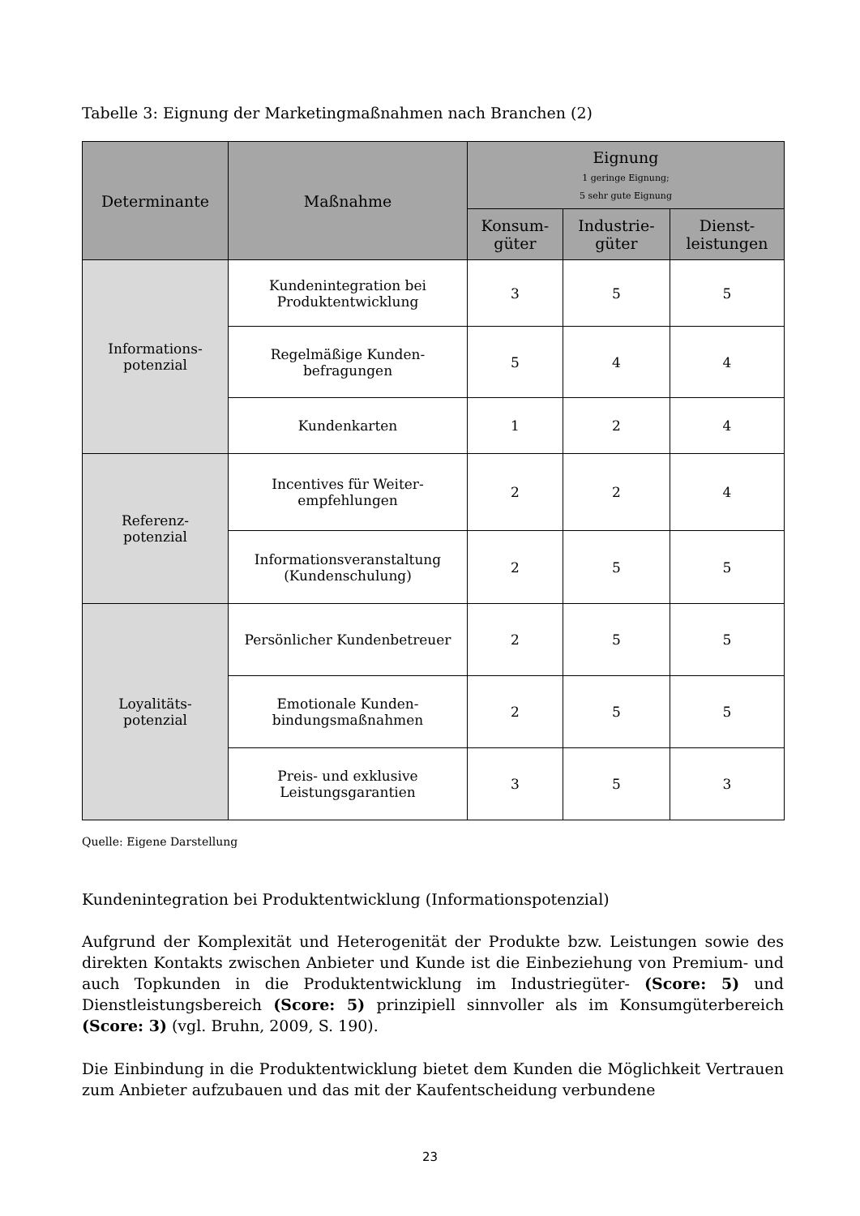Tabelle 3: Eignung der Marketingmaßnahmen nach Branchen (2)
| Determinante | Maßnahme | Eignung 1 geringe Eignung; 5 sehr gute Eignung | | |
| --- | --- | --- | --- | --- |
| | | Konsum- güter | Industrie- güter | Dienst- leistungen |
| Informations- potenzial | Kundenintegration bei Produktentwicklung | 3 | 5 | 5 |
| | Regelmäßige Kunden- befragungen | 5 | 4 | 4 |
| | Kundenkarten | 1 | 2 | 4 |
| Referenz- potenzial | Incentives für Weiter- empfehlungen | 2 | 2 | 4 |
| | Informationsveranstaltung (Kundenschulung) | 2 | 5 | 5 |
| Loyalitäts- potenzial | Persönlicher Kundenbetreuer | 2 | 5 | 5 |
| | Emotionale Kunden- bindungsmaßnahmen | 2 | 5 | 5 |
| | Preis- und exklusive Leistungsgarantien | 3 | 5 | 3 |
Quelle: Eigene Darstellung
Kundenintegration bei Produktentwicklung (Informationspotenzial)
Aufgrund der Komplexität und Heterogenität der Produkte bzw. Leistungen sowie des direkten Kontakts zwischen Anbieter und Kunde ist die Einbeziehung von Premium- und auch Topkunden in die Produktentwicklung im Industriegüter- (Score: 5) und Dienstleistungsbereich (Score: 5) prinzipiell sinnvoller als im Konsumgüterbereich (Score: 3) (vgl. Bruhn, 2009, S. 190).
Die Einbindung in die Produktentwicklung bietet dem Kunden die Möglichkeit Vertrauen zum Anbieter aufzubauen und das mit der Kaufentscheidung verbundene
23